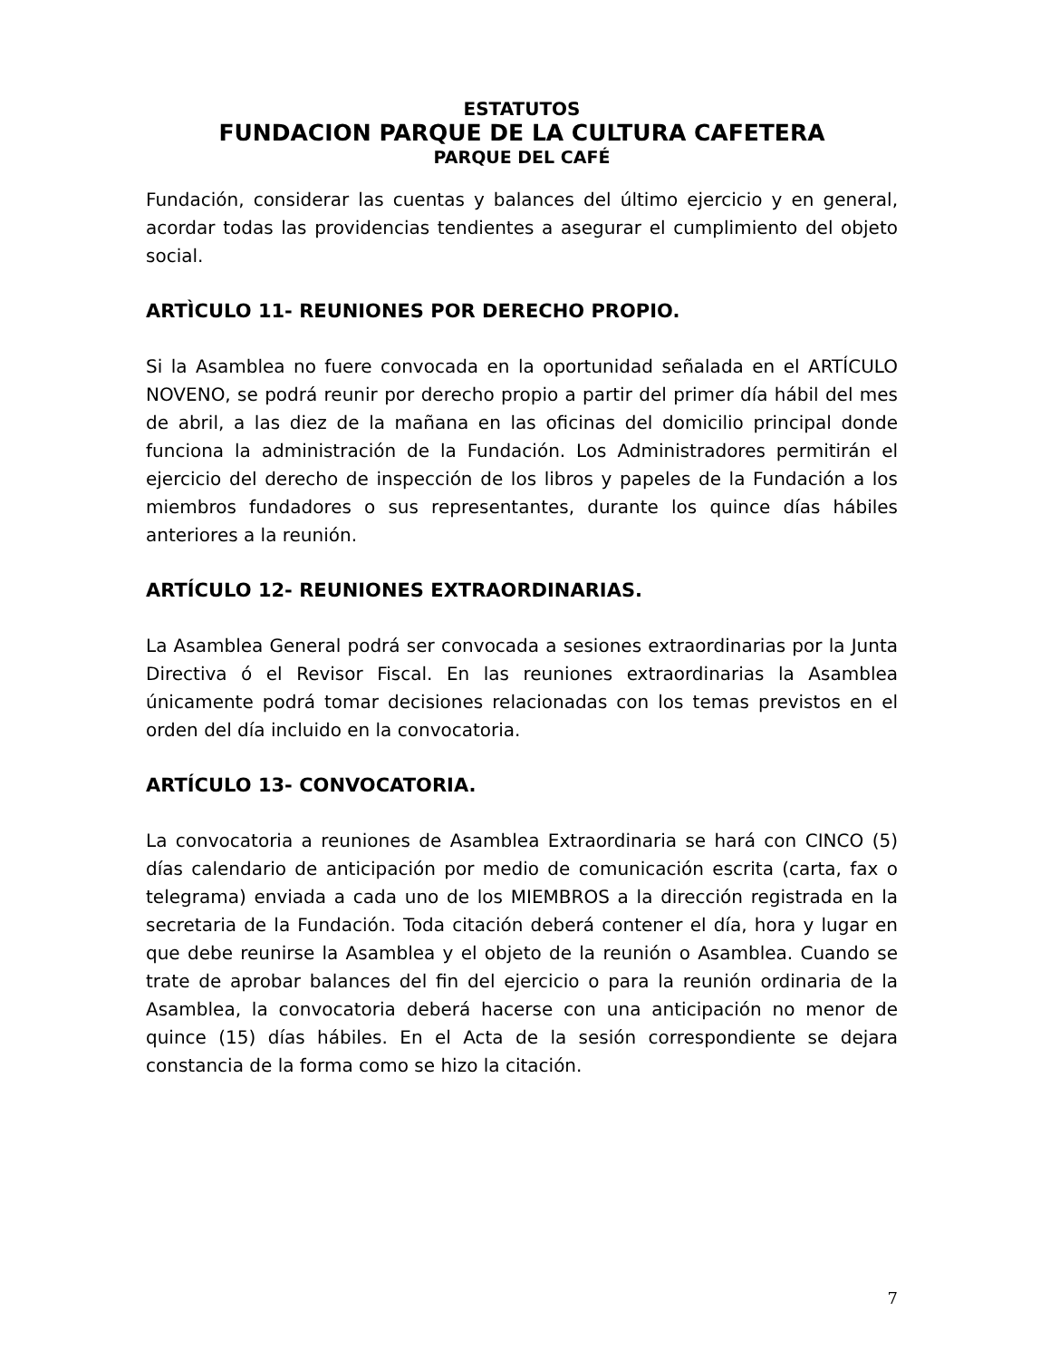ESTATUTOS
FUNDACION PARQUE DE LA CULTURA CAFETERA
PARQUE DEL CAFÉ
Fundación, considerar las cuentas y balances del último ejercicio y en general, acordar todas las providencias tendientes a asegurar el cumplimiento del objeto social.
ARTÌCULO 11- REUNIONES POR DERECHO PROPIO.
Si la Asamblea no fuere convocada en la oportunidad señalada en el ARTÍCULO NOVENO, se podrá reunir por derecho propio a partir del primer día hábil del mes de abril, a las diez de la mañana en las oficinas del domicilio principal donde funciona la administración de la Fundación. Los Administradores permitirán el ejercicio del derecho de inspección de los libros y papeles de la Fundación a los miembros fundadores o sus representantes, durante los quince días hábiles anteriores a la reunión.
ARTÍCULO 12- REUNIONES EXTRAORDINARIAS.
La Asamblea General podrá ser convocada a sesiones extraordinarias por la Junta Directiva ó el Revisor Fiscal. En las reuniones extraordinarias la Asamblea únicamente podrá tomar decisiones relacionadas con los temas previstos en el orden del día incluido en la convocatoria.
ARTÍCULO 13- CONVOCATORIA.
La convocatoria a reuniones de Asamblea Extraordinaria se hará con CINCO (5) días calendario de anticipación por medio de comunicación escrita (carta, fax o telegrama) enviada a cada uno de los MIEMBROS a la dirección registrada en la secretaria de la Fundación. Toda citación deberá contener el día, hora y lugar en que debe reunirse la Asamblea y el objeto de la reunión o Asamblea. Cuando se trate de aprobar balances del fin del ejercicio o para la reunión ordinaria de la Asamblea, la convocatoria deberá hacerse con una anticipación no menor de quince (15) días hábiles. En el Acta de la sesión correspondiente se dejara constancia de la forma como se hizo la citación.
7